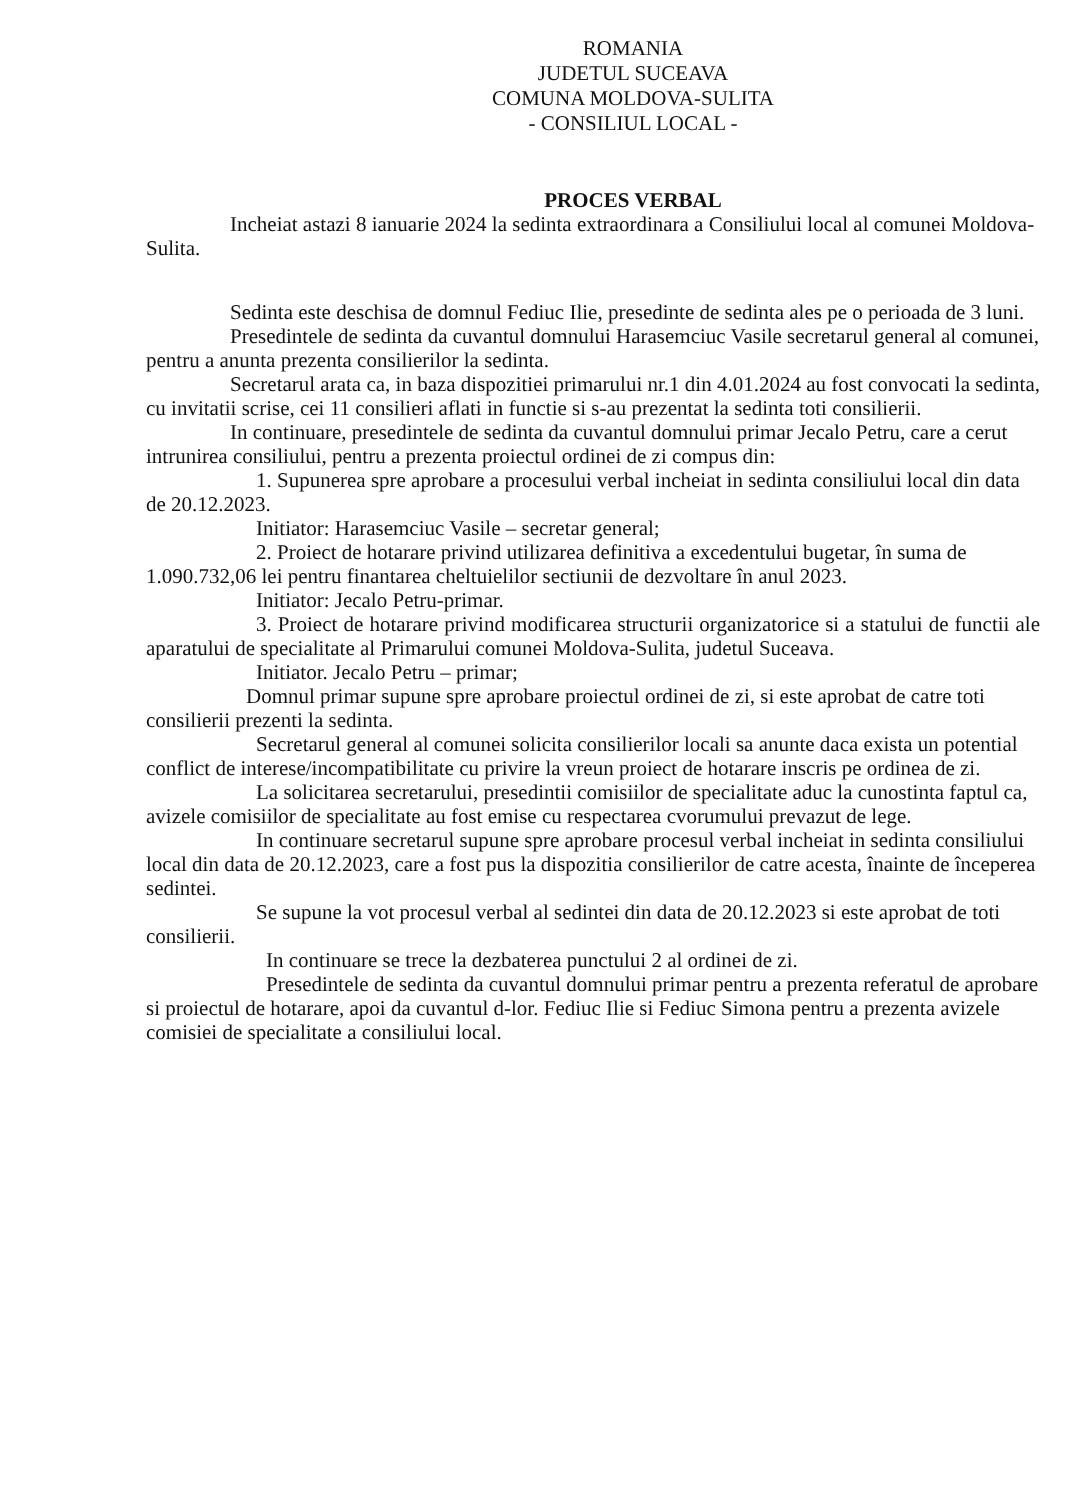ROMANIA
JUDETUL SUCEAVA
COMUNA MOLDOVA-SULITA
- CONSILIUL LOCAL -
PROCES VERBAL
Incheiat astazi 8 ianuarie 2024 la sedinta extraordinara a Consiliului local al comunei Moldova-Sulita.
Sedinta este deschisa de domnul Fediuc Ilie, presedinte de sedinta ales pe o perioada de 3 luni.
Presedintele de sedinta da cuvantul domnului Harasemciuc Vasile secretarul general al comunei, pentru a anunta prezenta consilierilor la sedinta.
Secretarul arata ca, in baza dispozitiei primarului nr.1 din 4.01.2024 au fost convocati la sedinta, cu invitatii scrise, cei 11 consilieri aflati in functie si s-au prezentat la sedinta toti consilierii.
In continuare, presedintele de sedinta da cuvantul domnului primar Jecalo Petru, care a cerut intrunirea consiliului, pentru a prezenta proiectul ordinei de zi compus din:
1. Supunerea spre aprobare a procesului verbal incheiat in sedinta consiliului local din data de 20.12.2023.
Initiator: Harasemciuc Vasile – secretar general;
2. Proiect de hotarare privind utilizarea definitiva a excedentului bugetar, în suma de 1.090.732,06 lei pentru finantarea cheltuielilor sectiunii de dezvoltare în anul 2023.
Initiator: Jecalo Petru-primar.
3. Proiect de hotarare privind modificarea structurii organizatorice si a statului de functii ale aparatului de specialitate al Primarului comunei Moldova-Sulita, judetul Suceava.
Initiator. Jecalo Petru – primar;
Domnul primar supune spre aprobare proiectul ordinei de zi, si este aprobat de catre toti consilierii prezenti la sedinta.
Secretarul general al comunei solicita consilierilor locali sa anunte daca exista un potential conflict de interese/incompatibilitate cu privire la vreun proiect de hotarare inscris pe ordinea de zi.
La solicitarea secretarului, presedintii comisiilor de specialitate aduc la cunostinta faptul ca, avizele comisiilor de specialitate au fost emise cu respectarea cvorumului prevazut de lege.
In continuare secretarul supune spre aprobare procesul verbal incheiat in sedinta consiliului local din data de 20.12.2023, care a fost pus la dispozitia consilierilor de catre acesta, înainte de începerea sedintei.
Se supune la vot procesul verbal al sedintei din data de 20.12.2023 si este aprobat de toti consilierii.
In continuare se trece la dezbaterea punctului 2 al ordinei de zi.
Presedintele de sedinta da cuvantul domnului primar pentru a prezenta referatul de aprobare si proiectul de hotarare, apoi da cuvantul d-lor. Fediuc Ilie si Fediuc Simona pentru a prezenta avizele comisiei de specialitate a consiliului local.